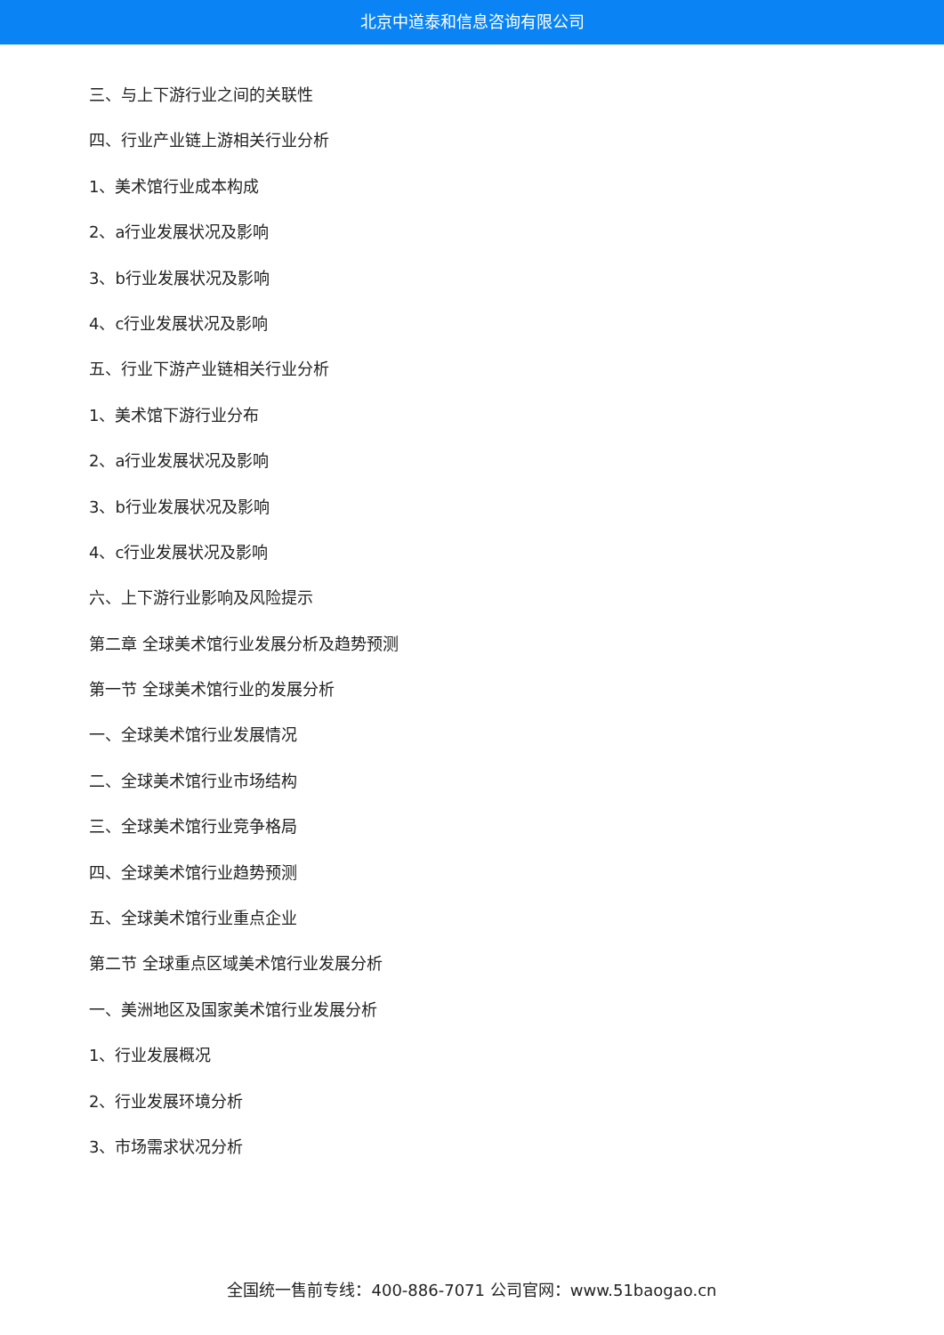北京中道泰和信息咨询有限公司
三、与上下游行业之间的关联性
四、行业产业链上游相关行业分析
1、美术馆行业成本构成
2、a行业发展状况及影响
3、b行业发展状况及影响
4、c行业发展状况及影响
五、行业下游产业链相关行业分析
1、美术馆下游行业分布
2、a行业发展状况及影响
3、b行业发展状况及影响
4、c行业发展状况及影响
六、上下游行业影响及风险提示
第二章 全球美术馆行业发展分析及趋势预测
第一节 全球美术馆行业的发展分析
一、全球美术馆行业发展情况
二、全球美术馆行业市场结构
三、全球美术馆行业竞争格局
四、全球美术馆行业趋势预测
五、全球美术馆行业重点企业
第二节 全球重点区域美术馆行业发展分析
一、美洲地区及国家美术馆行业发展分析
1、行业发展概况
2、行业发展环境分析
3、市场需求状况分析
全国统一售前专线：400-886-7071 公司官网：www.51baogao.cn